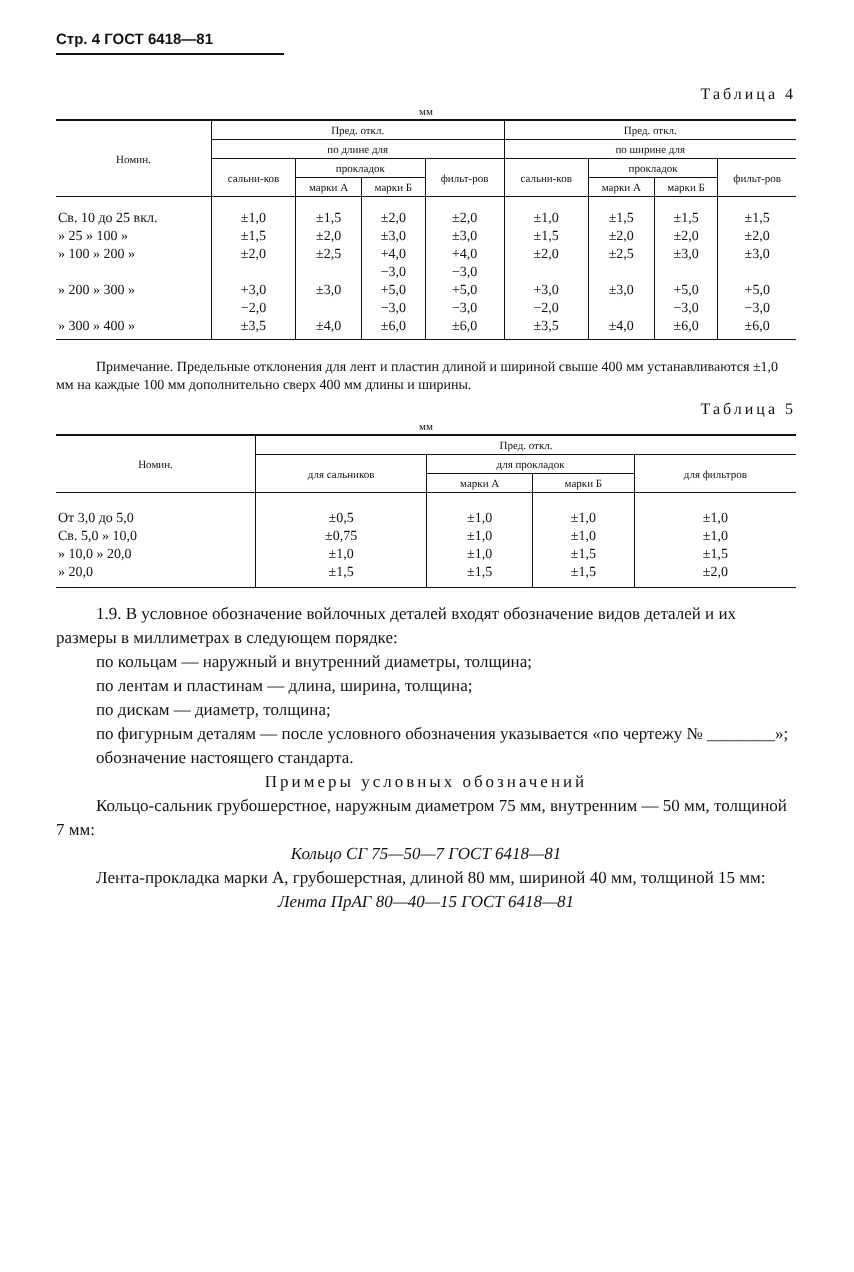Стр. 4 ГОСТ 6418—81
Таблица 4
мм
| Номин. | Пред. откл. | | | | Пред. откл. | | | |
| --- | --- | --- | --- | --- | --- | --- | --- | --- |
| | по длине для | | | | по ширине для | | | |
| | сальни-ков | прокладок | | фильт-ров | сальни-ков | прокладок | | фильт-ров |
| | | марки А | марки Б | | | марки А | марки Б | |
| Св. 10 до 25 вкл. | ±1,0 | ±1,5 | ±2,0 | ±2,0 | ±1,0 | ±1,5 | ±1,5 | ±1,5 |
| » 25 » 100 » | ±1,5 | ±2,0 | ±3,0 | ±3,0 | ±1,5 | ±2,0 | ±2,0 | ±2,0 |
| » 100 » 200 » | ±2,0 | ±2,5 | +4,0 −3,0 | +4,0 −3,0 | ±2,0 | ±2,5 | ±3,0 | ±3,0 |
| » 200 » 300 » | +3,0 −2,0 | ±3,0 | +5,0 −3,0 | +5,0 −3,0 | +3,0 −2,0 | ±3,0 | +5,0 −3,0 | +5,0 −3,0 |
| » 300 » 400 » | ±3,5 | ±4,0 | ±6,0 | ±6,0 | ±3,5 | ±4,0 | ±6,0 | ±6,0 |
Примечание. Предельные отклонения для лент и пластин длиной и шириной свыше 400 мм устанавливаются ±1,0 мм на каждые 100 мм дополнительно сверх 400 мм длины и ширины.
Таблица 5
мм
| Номин. | Пред. откл. | | | |
| --- | --- | --- | --- | --- |
| | для сальников | для прокладок | | для фильтров |
| | | марки А | марки Б | |
| От 3,0 до 5,0 | ±0,5 | ±1,0 | ±1,0 | ±1,0 |
| Св. 5,0 » 10,0 | ±0,75 | ±1,0 | ±1,0 | ±1,0 |
| » 10,0 » 20,0 | ±1,0 | ±1,0 | ±1,5 | ±1,5 |
| » 20,0 | ±1,5 | ±1,5 | ±1,5 | ±2,0 |
1.9. В условное обозначение войлочных деталей входят обозначение видов деталей и их размеры в миллиметрах в следующем порядке:
по кольцам — наружный и внутренний диаметры, толщина;
по лентам и пластинам — длина, ширина, толщина;
по дискам — диаметр, толщина;
по фигурным деталям — после условного обозначения указывается «по чертежу № ________»;
обозначение настоящего стандарта.
Примеры условных обозначений
Кольцо-сальник грубошерстное, наружным диаметром 75 мм, внутренним — 50 мм, толщиной 7 мм:
Кольцо СГ 75—50—7 ГОСТ 6418—81
Лента-прокладка марки А, грубошерстная, длиной 80 мм, шириной 40 мм, толщиной 15 мм:
Лента ПрАГ 80—40—15 ГОСТ 6418—81